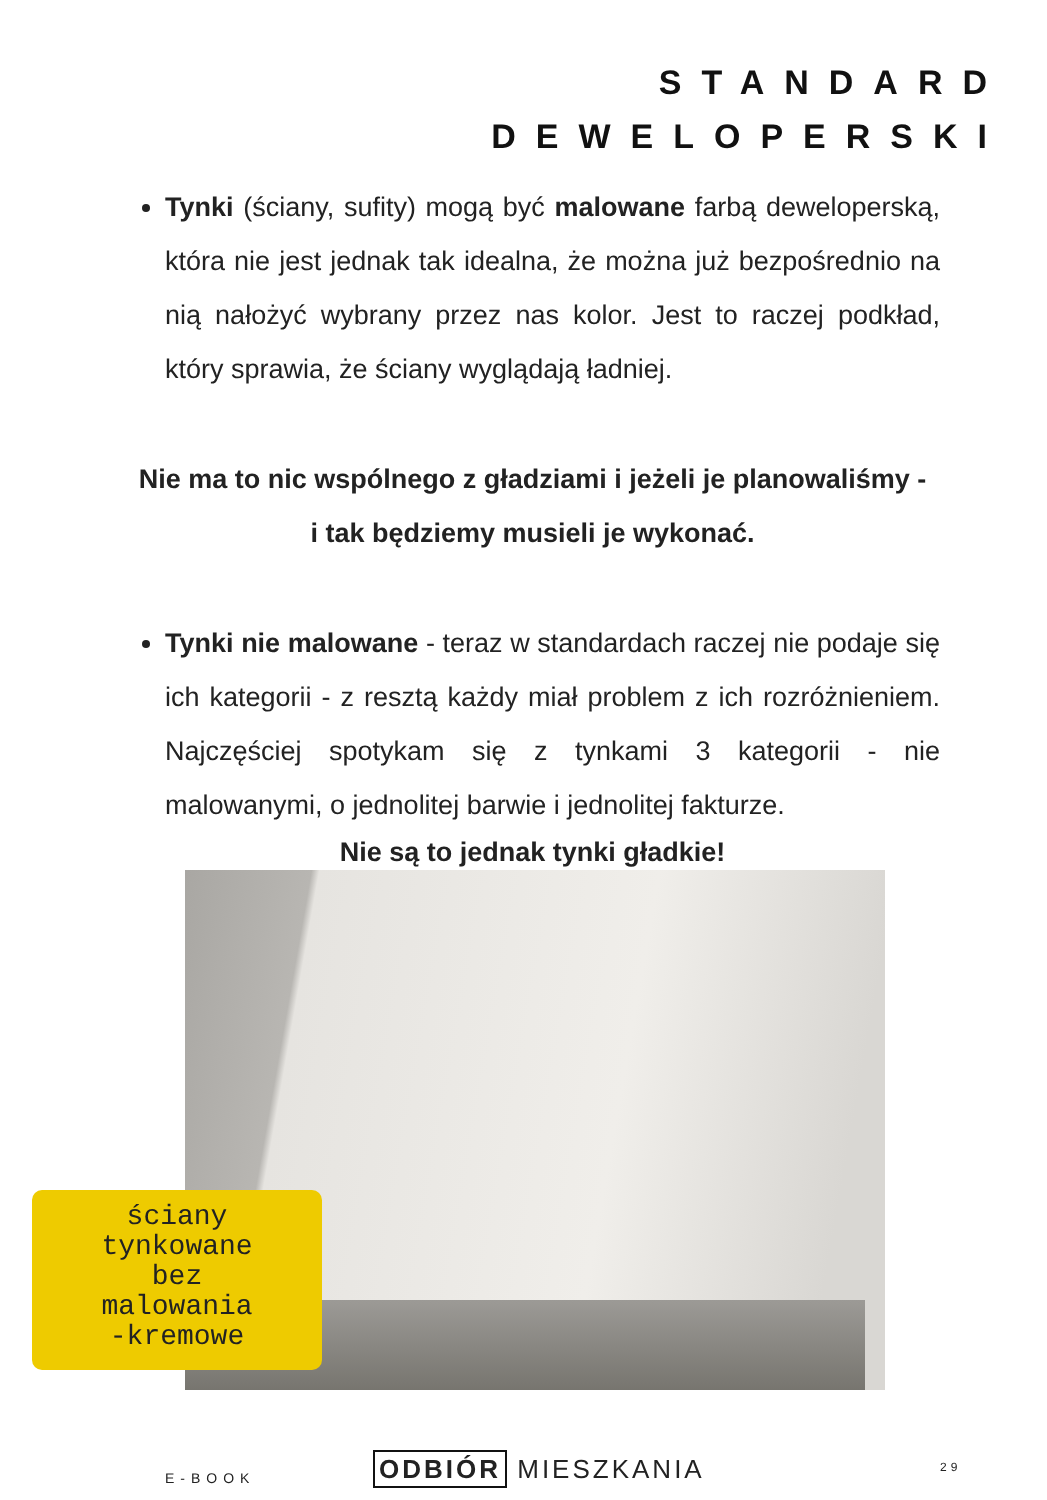STANDARD
DEWELOPERSKI
Tynki (ściany, sufity) mogą być malowane farbą deweloperską, która nie jest jednak tak idealna, że można już bezpośrednio na nią nałożyć wybrany przez nas kolor. Jest to raczej podkład, który sprawia, że ściany wyglądają ładniej.
Nie ma to nic wspólnego z gładziami i jeżeli je planowaliśmy -
i tak będziemy musieli je wykonać.
Tynki nie malowane - teraz w standardach raczej nie podaje się ich kategorii - z resztą każdy miał problem z ich rozróżnieniem. Najczęściej spotykam się z tynkami 3 kategorii - nie malowanymi, o jednolitej barwie i jednolitej fakturze.
Nie są to jednak tynki gładkie!
ściany
tynkowane
bez
malowania
-kremowe
E-BOOK ODBIÓR MIESZKANIA 29